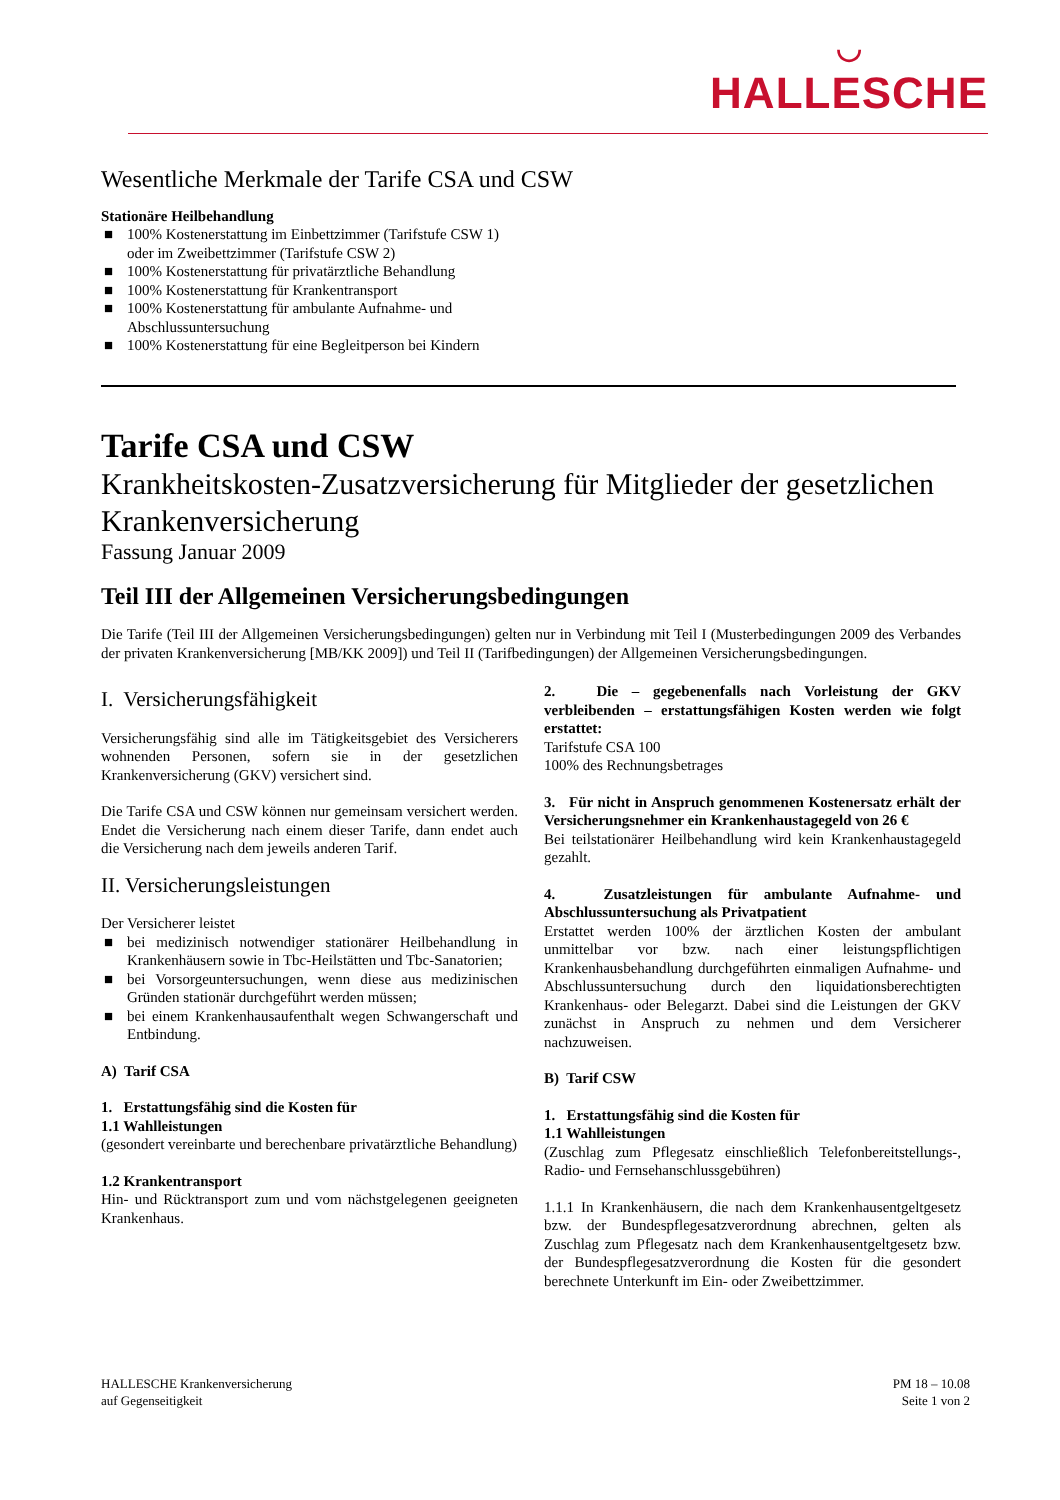◡
HALLESCHE
Wesentliche Merkmale der Tarife CSA und CSW
Stationäre Heilbehandlung
■ 100% Kostenerstattung im Einbettzimmer (Tarifstufe CSW 1) oder im Zweibettzimmer (Tarifstufe CSW 2)
■ 100% Kostenerstattung für privatärztliche Behandlung
■ 100% Kostenerstattung für Krankentransport
■ 100% Kostenerstattung für ambulante Aufnahme- und Abschlussuntersuchung
■ 100% Kostenerstattung für eine Begleitperson bei Kindern
Tarife CSA und CSW
Krankheitskosten-Zusatzversicherung für Mitglieder der gesetzlichen Krankenversicherung
Fassung Januar 2009
Teil III der Allgemeinen Versicherungsbedingungen
Die Tarife (Teil III der Allgemeinen Versicherungsbedingungen) gelten nur in Verbindung mit Teil I (Musterbedingungen 2009 des Verbandes der privaten Krankenversicherung [MB/KK 2009]) und Teil II (Tarifbedingungen) der Allgemeinen Versicherungsbedingungen.
I. Versicherungsfähigkeit
Versicherungsfähig sind alle im Tätigkeitsgebiet des Versicherers wohnenden Personen, sofern sie in der gesetzlichen Krankenversicherung (GKV) versichert sind.
Die Tarife CSA und CSW können nur gemeinsam versichert werden. Endet die Versicherung nach einem dieser Tarife, dann endet auch die Versicherung nach dem jeweils anderen Tarif.
II. Versicherungsleistungen
Der Versicherer leistet
■ bei medizinisch notwendiger stationärer Heilbehandlung in Krankenhäusern sowie in Tbc-Heilstätten und Tbc-Sanatorien;
■ bei Vorsorgeuntersuchungen, wenn diese aus medizinischen Gründen stationär durchgeführt werden müssen;
■ bei einem Krankenhausaufenthalt wegen Schwangerschaft und Entbindung.
A) Tarif CSA
1. Erstattungsfähig sind die Kosten für
1.1 Wahlleistungen
(gesondert vereinbarte und berechenbare privatärztliche Behandlung)
1.2 Krankentransport
Hin- und Rücktransport zum und vom nächstgelegenen geeigneten Krankenhaus.
2. Die – gegebenenfalls nach Vorleistung der GKV verbleibenden – erstattungsfähigen Kosten werden wie folgt erstattet:
Tarifstufe CSA 100
100% des Rechnungsbetrages
3. Für nicht in Anspruch genommenen Kostenersatz erhält der Versicherungsnehmer ein Krankenhaustagegeld von 26 €
Bei teilstationärer Heilbehandlung wird kein Krankenhaustagegeld gezahlt.
4. Zusatzleistungen für ambulante Aufnahme- und Abschlussuntersuchung als Privatpatient
Erstattet werden 100% der ärztlichen Kosten der ambulant unmittelbar vor bzw. nach einer leistungspflichtigen Krankenhausbehandlung durchgeführten einmaligen Aufnahme- und Abschlussuntersuchung durch den liquidationsberechtigten Krankenhaus- oder Belegarzt. Dabei sind die Leistungen der GKV zunächst in Anspruch zu nehmen und dem Versicherer nachzuweisen.
B) Tarif CSW
1. Erstattungsfähig sind die Kosten für
1.1 Wahlleistungen
(Zuschlag zum Pflegesatz einschließlich Telefonbereitstellungs-, Radio- und Fernsehanschlussgebühren)
1.1.1 In Krankenhäusern, die nach dem Krankenhausentgeltgesetz bzw. der Bundespflegesatzverordnung abrechnen, gelten als Zuschlag zum Pflegesatz nach dem Krankenhausentgeltgesetz bzw. der Bundespflegesatzverordnung die Kosten für die gesondert berechnete Unterkunft im Ein- oder Zweibettzimmer.
HALLESCHE Krankenversicherung
auf Gegenseitigkeit
PM 18 – 10.08
Seite 1 von 2